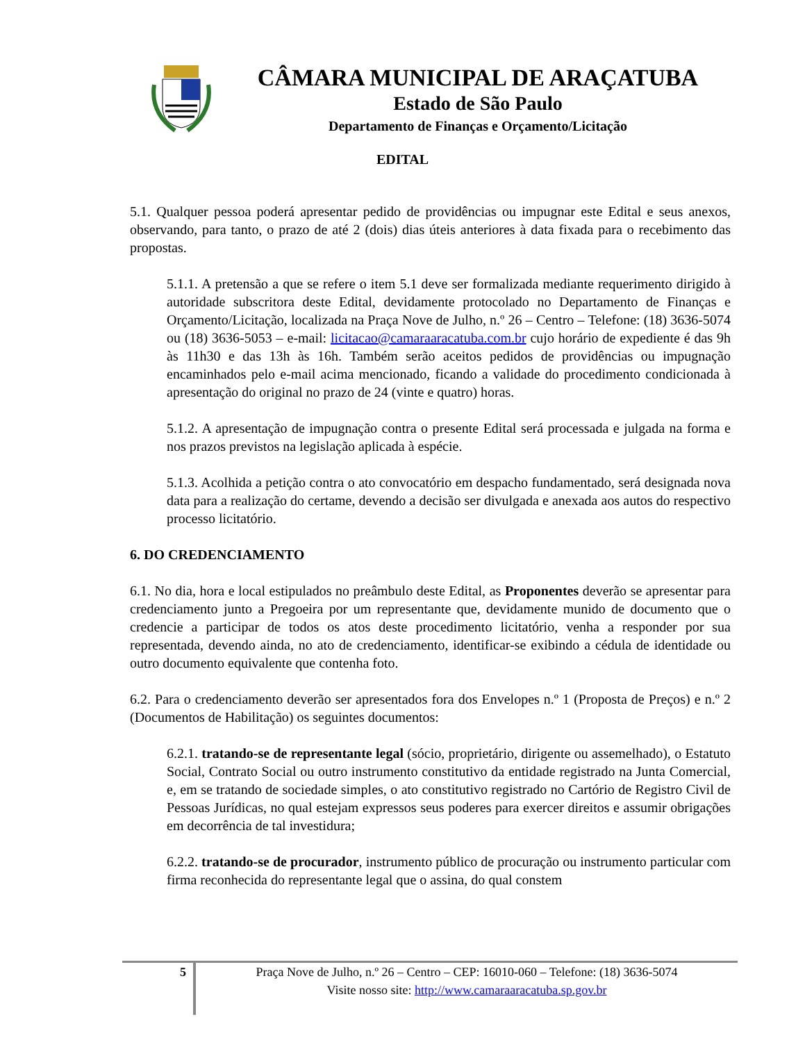CÂMARA MUNICIPAL DE ARAÇATUBA
Estado de São Paulo
Departamento de Finanças e Orçamento/Licitação
EDITAL
5.1. Qualquer pessoa poderá apresentar pedido de providências ou impugnar este Edital e seus anexos, observando, para tanto, o prazo de até 2 (dois) dias úteis anteriores à data fixada para o recebimento das propostas.
5.1.1. A pretensão a que se refere o item 5.1 deve ser formalizada mediante requerimento dirigido à autoridade subscritora deste Edital, devidamente protocolado no Departamento de Finanças e Orçamento/Licitação, localizada na Praça Nove de Julho, n.º 26 – Centro – Telefone: (18) 3636-5074 ou (18) 3636-5053 – e-mail: licitacao@camaraaracatuba.com.br cujo horário de expediente é das 9h às 11h30 e das 13h às 16h. Também serão aceitos pedidos de providências ou impugnação encaminhados pelo e-mail acima mencionado, ficando a validade do procedimento condicionada à apresentação do original no prazo de 24 (vinte e quatro) horas.
5.1.2. A apresentação de impugnação contra o presente Edital será processada e julgada na forma e nos prazos previstos na legislação aplicada à espécie.
5.1.3. Acolhida a petição contra o ato convocatório em despacho fundamentado, será designada nova data para a realização do certame, devendo a decisão ser divulgada e anexada aos autos do respectivo processo licitatório.
6. DO CREDENCIAMENTO
6.1. No dia, hora e local estipulados no preâmbulo deste Edital, as Proponentes deverão se apresentar para credenciamento junto a Pregoeira por um representante que, devidamente munido de documento que o credencie a participar de todos os atos deste procedimento licitatório, venha a responder por sua representada, devendo ainda, no ato de credenciamento, identificar-se exibindo a cédula de identidade ou outro documento equivalente que contenha foto.
6.2. Para o credenciamento deverão ser apresentados fora dos Envelopes n.º 1 (Proposta de Preços) e n.º 2 (Documentos de Habilitação) os seguintes documentos:
6.2.1. tratando-se de representante legal (sócio, proprietário, dirigente ou assemelhado), o Estatuto Social, Contrato Social ou outro instrumento constitutivo da entidade registrado na Junta Comercial, e, em se tratando de sociedade simples, o ato constitutivo registrado no Cartório de Registro Civil de Pessoas Jurídicas, no qual estejam expressos seus poderes para exercer direitos e assumir obrigações em decorrência de tal investidura;
6.2.2. tratando-se de procurador, instrumento público de procuração ou instrumento particular com firma reconhecida do representante legal que o assina, do qual constem
5
Praça Nove de Julho, n.º 26 – Centro – CEP: 16010-060 – Telefone: (18) 3636-5074
Visite nosso site: http://www.camaraaracatuba.sp.gov.br